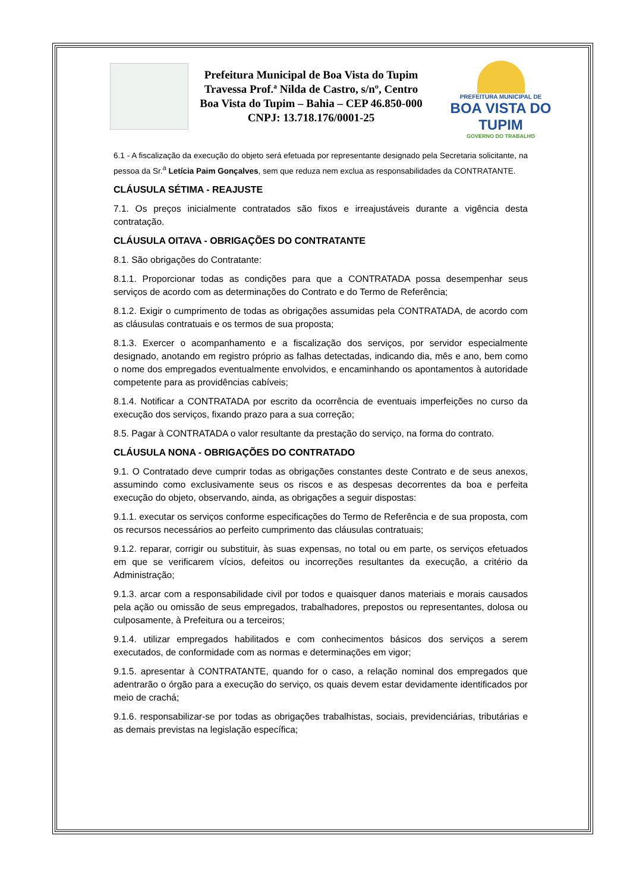Prefeitura Municipal de Boa Vista do Tupim
Travessa Prof.ª Nilda de Castro, s/nº, Centro
Boa Vista do Tupim – Bahia – CEP 46.850-000
CNPJ: 13.718.176/0001-25
PREFEITURA MUNICIPAL DE
BOA VISTA DO TUPIM
GOVERNO DO TRABALHO
6.1 - A fiscalização da execução do objeto será efetuada por representante designado pela Secretaria solicitante, na pessoa da Sr.<sup>a</sup> Letícia Paim Gonçalves, sem que reduza nem exclua as responsabilidades da CONTRATANTE.
CLÁUSULA SÉTIMA - REAJUSTE
7.1. Os preços inicialmente contratados são fixos e irreajustáveis durante a vigência desta contratação.
CLÁUSULA OITAVA - OBRIGAÇÕES DO CONTRATANTE
8.1. São obrigações do Contratante:
8.1.1. Proporcionar todas as condições para que a CONTRATADA possa desempenhar seus serviços de acordo com as determinações do Contrato e do Termo de Referência;
8.1.2. Exigir o cumprimento de todas as obrigações assumidas pela CONTRATADA, de acordo com as cláusulas contratuais e os termos de sua proposta;
8.1.3. Exercer o acompanhamento e a fiscalização dos serviços, por servidor especialmente designado, anotando em registro próprio as falhas detectadas, indicando dia, mês e ano, bem como o nome dos empregados eventualmente envolvidos, e encaminhando os apontamentos à autoridade competente para as providências cabíveis;
8.1.4. Notificar a CONTRATADA por escrito da ocorrência de eventuais imperfeições no curso da execução dos serviços, fixando prazo para a sua correção;
8.5. Pagar à CONTRATADA o valor resultante da prestação do serviço, na forma do contrato.
CLÁUSULA NONA - OBRIGAÇÕES DO CONTRATADO
9.1. O Contratado deve cumprir todas as obrigações constantes deste Contrato e de seus anexos, assumindo como exclusivamente seus os riscos e as despesas decorrentes da boa e perfeita execução do objeto, observando, ainda, as obrigações a seguir dispostas:
9.1.1. executar os serviços conforme especificações do Termo de Referência e de sua proposta, com os recursos necessários ao perfeito cumprimento das cláusulas contratuais;
9.1.2. reparar, corrigir ou substituir, às suas expensas, no total ou em parte, os serviços efetuados em que se verificarem vícios, defeitos ou incorreções resultantes da execução, a critério da Administração;
9.1.3. arcar com a responsabilidade civil por todos e quaisquer danos materiais e morais causados pela ação ou omissão de seus empregados, trabalhadores, prepostos ou representantes, dolosa ou culposamente, à Prefeitura ou a terceiros;
9.1.4. utilizar empregados habilitados e com conhecimentos básicos dos serviços a serem executados, de conformidade com as normas e determinações em vigor;
9.1.5. apresentar à CONTRATANTE, quando for o caso, a relação nominal dos empregados que adentrarão o órgão para a execução do serviço, os quais devem estar devidamente identificados por meio de crachá;
9.1.6. responsabilizar-se por todas as obrigações trabalhistas, sociais, previdenciárias, tributárias e as demais previstas na legislação específica;